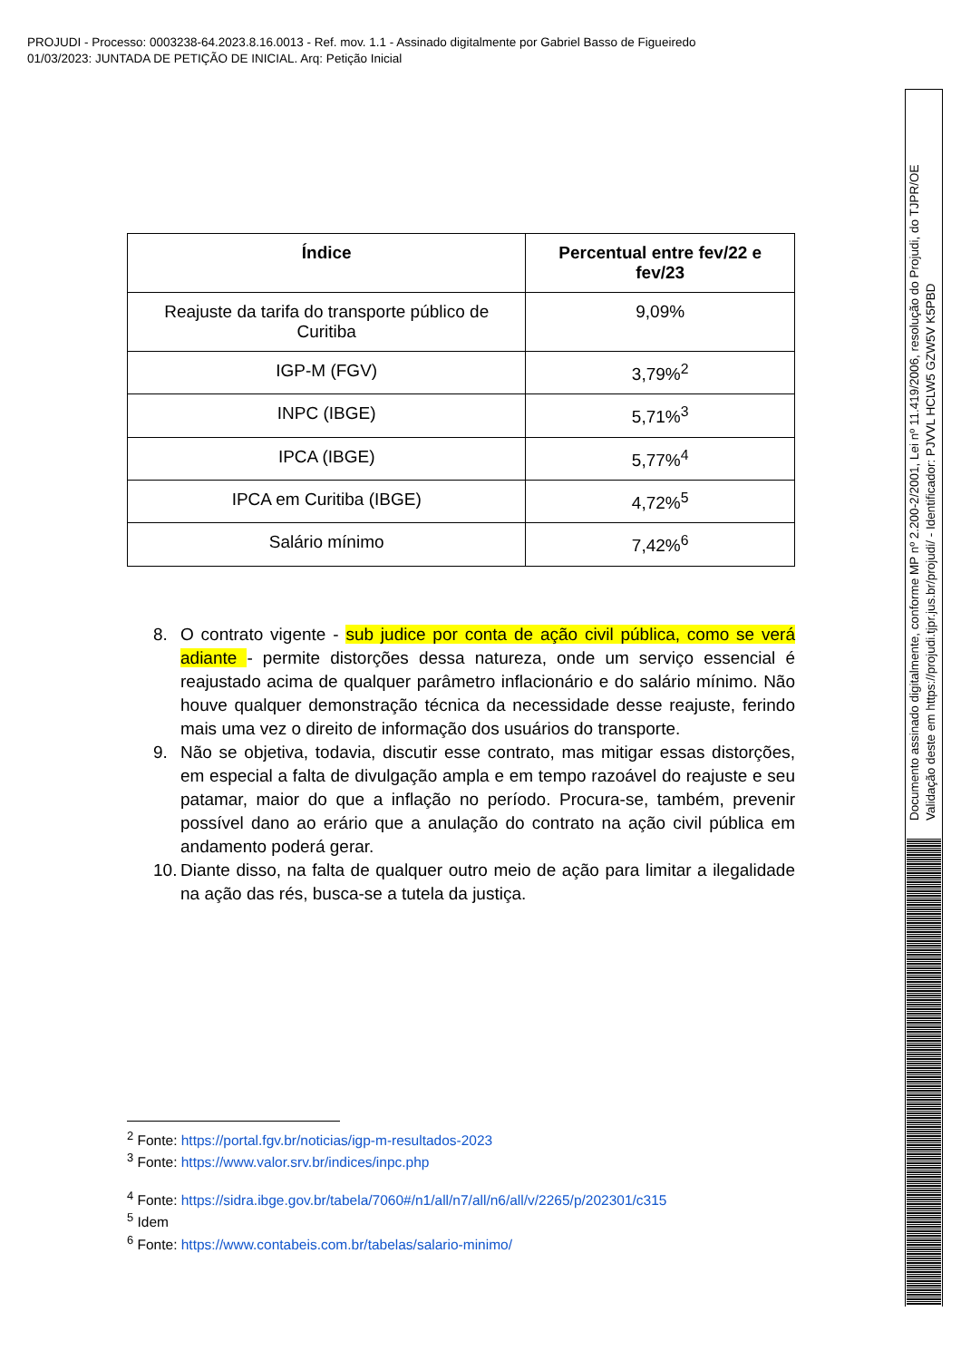PROJUDI - Processo: 0003238-64.2023.8.16.0013 - Ref. mov. 1.1 - Assinado digitalmente por Gabriel Basso de Figueiredo
01/03/2023: JUNTADA DE PETIÇÃO DE INICIAL. Arq: Petição Inicial
| Índice | Percentual entre fev/22 e fev/23 |
| --- | --- |
| Reajuste da tarifa do transporte público de Curitiba | 9,09% |
| IGP-M (FGV) | 3,79%<sup>2</sup> |
| INPC (IBGE) | 5,71%<sup>3</sup> |
| IPCA (IBGE) | 5,77%<sup>4</sup> |
| IPCA em Curitiba (IBGE) | 4,72%<sup>5</sup> |
| Salário mínimo | 7,42%<sup>6</sup> |
8. O contrato vigente - sub judice por conta de ação civil pública, como se verá adiante - permite distorções dessa natureza, onde um serviço essencial é reajustado acima de qualquer parâmetro inflacionário e do salário mínimo. Não houve qualquer demonstração técnica da necessidade desse reajuste, ferindo mais uma vez o direito de informação dos usuários do transporte.
9. Não se objetiva, todavia, discutir esse contrato, mas mitigar essas distorções, em especial a falta de divulgação ampla e em tempo razoável do reajuste e seu patamar, maior do que a inflação no período. Procura-se, também, prevenir possível dano ao erário que a anulação do contrato na ação civil pública em andamento poderá gerar.
10. Diante disso, na falta de qualquer outro meio de ação para limitar a ilegalidade na ação das rés, busca-se a tutela da justiça.
<sup>2</sup> Fonte: https://portal.fgv.br/noticias/igp-m-resultados-2023
<sup>3</sup> Fonte: https://www.valor.srv.br/indices/inpc.php
<sup>4</sup> Fonte: https://sidra.ibge.gov.br/tabela/7060#/n1/all/n7/all/n6/all/v/2265/p/202301/c315
<sup>5</sup> Idem
<sup>6</sup> Fonte: https://www.contabeis.com.br/tabelas/salario-minimo/
Documento assinado digitalmente, conforme MP nº 2.200-2/2001, Lei nº 11.419/2006, resolução do Projudi, do TJPR/OE
Validação deste em https://projudi.tjpr.jus.br/projudi/ - Identificador: PJVVL HCLW5 GZW5V K5PBD